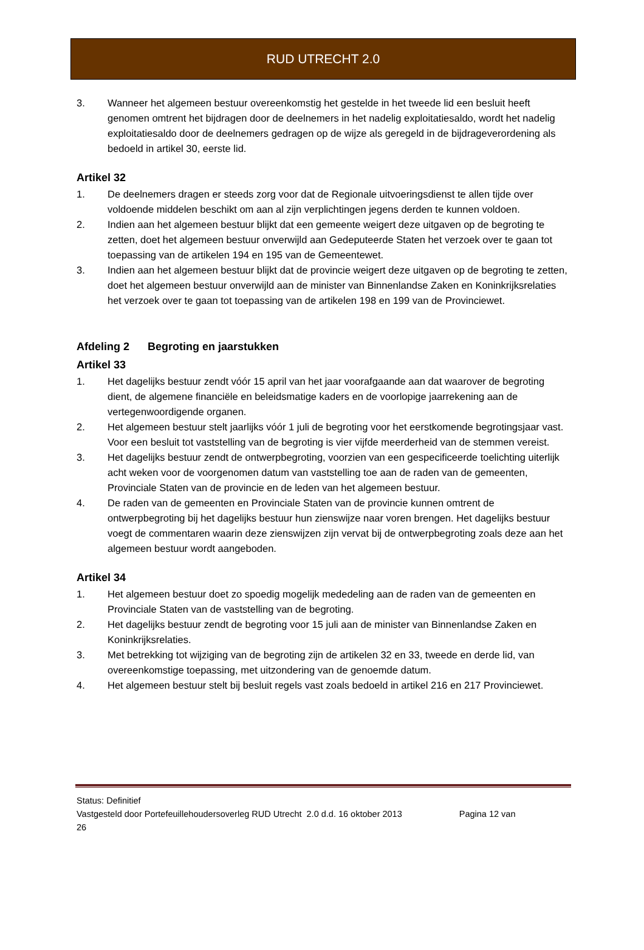RUD UTRECHT 2.0
3. Wanneer het algemeen bestuur overeenkomstig het gestelde in het tweede lid een besluit heeft genomen omtrent het bijdragen door de deelnemers in het nadelig exploitatiesaldo, wordt het nadelig exploitatiesaldo door de deelnemers gedragen op de wijze als geregeld in de bijdrageverordening als bedoeld in artikel 30, eerste lid.
Artikel 32
1. De deelnemers dragen er steeds zorg voor dat de Regionale uitvoeringsdienst te allen tijde over voldoende middelen beschikt om aan al zijn verplichtingen jegens derden te kunnen voldoen.
2. Indien aan het algemeen bestuur blijkt dat een gemeente weigert deze uitgaven op de begroting te zetten, doet het algemeen bestuur onverwijld aan Gedeputeerde Staten het verzoek over te gaan tot toepassing van de artikelen 194 en 195 van de Gemeentewet.
3. Indien aan het algemeen bestuur blijkt dat de provincie weigert deze uitgaven op de begroting te zetten, doet het algemeen bestuur onverwijld aan de minister van Binnenlandse Zaken en Koninkrijksrelaties het verzoek over te gaan tot toepassing van de artikelen 198 en 199 van de Provinciewet.
Afdeling 2 Begroting en jaarstukken
Artikel 33
1. Het dagelijks bestuur zendt vóór 15 april van het jaar voorafgaande aan dat waarover de begroting dient, de algemene financiële en beleidsmatige kaders en de voorlopige jaarrekening aan de vertegenwoordigende organen.
2. Het algemeen bestuur stelt jaarlijks vóór 1 juli de begroting voor het eerstkomende begrotingsjaar vast. Voor een besluit tot vaststelling van de begroting is vier vijfde meerderheid van de stemmen vereist.
3. Het dagelijks bestuur zendt de ontwerpbegroting, voorzien van een gespecificeerde toelichting uiterlijk acht weken voor de voorgenomen datum van vaststelling toe aan de raden van de gemeenten, Provinciale Staten van de provincie en de leden van het algemeen bestuur.
4. De raden van de gemeenten en Provinciale Staten van de provincie kunnen omtrent de ontwerpbegroting bij het dagelijks bestuur hun zienswijze naar voren brengen. Het dagelijks bestuur voegt de commentaren waarin deze zienswijzen zijn vervat bij de ontwerpbegroting zoals deze aan het algemeen bestuur wordt aangeboden.
Artikel 34
1. Het algemeen bestuur doet zo spoedig mogelijk mededeling aan de raden van de gemeenten en Provinciale Staten van de vaststelling van de begroting.
2. Het dagelijks bestuur zendt de begroting voor 15 juli aan de minister van Binnenlandse Zaken en Koninkrijksrelaties.
3. Met betrekking tot wijziging van de begroting zijn de artikelen 32 en 33, tweede en derde lid, van overeenkomstige toepassing, met uitzondering van de genoemde datum.
4. Het algemeen bestuur stelt bij besluit regels vast zoals bedoeld in artikel 216 en 217 Provinciewet.
Status: Definitief
Vastgesteld door Portefeuillehoudersoverleg RUD Utrecht 2.0 d.d. 16 oktober 2013 Pagina 12 van
26